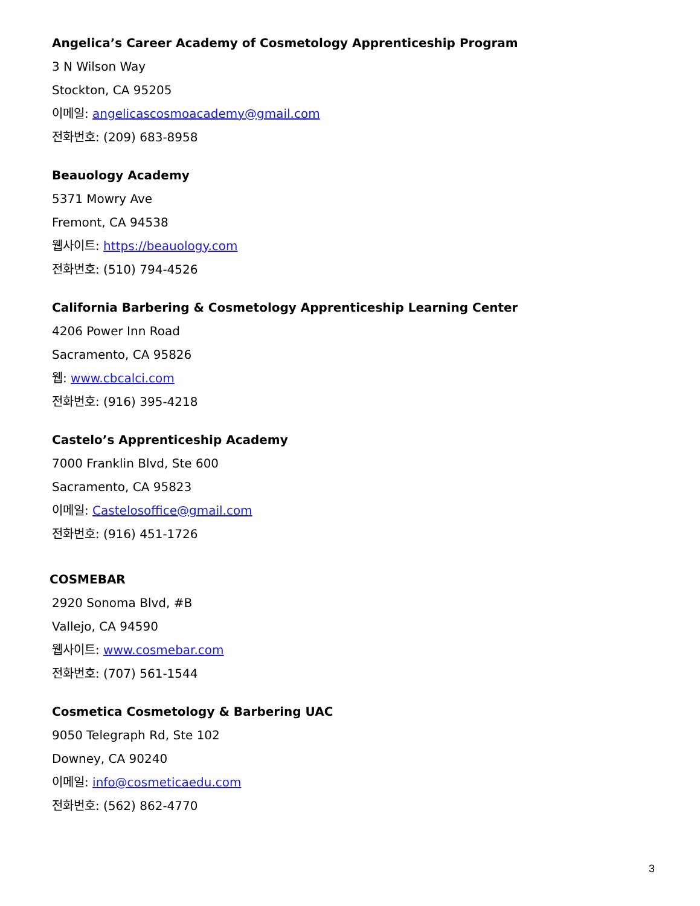Angelica’s Career Academy of Cosmetology Apprenticeship Program
3 N Wilson Way
Stockton, CA 95205
이메일: angelicascosmoacademy@gmail.com
전화번호: (209) 683-8958
Beauology Academy
5371 Mowry Ave
Fremont, CA 94538
웹사이트: https://beauology.com
전화번호: (510) 794-4526
California Barbering & Cosmetology Apprenticeship Learning Center
4206 Power Inn Road
Sacramento, CA 95826
웹: www.cbcalci.com
전화번호: (916) 395-4218
Castelo’s Apprenticeship Academy
7000 Franklin Blvd, Ste 600
Sacramento, CA 95823
이메일: Castelosoffice@gmail.com
전화번호: (916) 451-1726
COSMEBAR
2920 Sonoma Blvd, #B
Vallejo, CA 94590
웹사이트: www.cosmebar.com
전화번호: (707) 561-1544
Cosmetica Cosmetology & Barbering UAC
9050 Telegraph Rd, Ste 102
Downey, CA 90240
이메일: info@cosmeticaedu.com
전화번호: (562) 862-4770
3